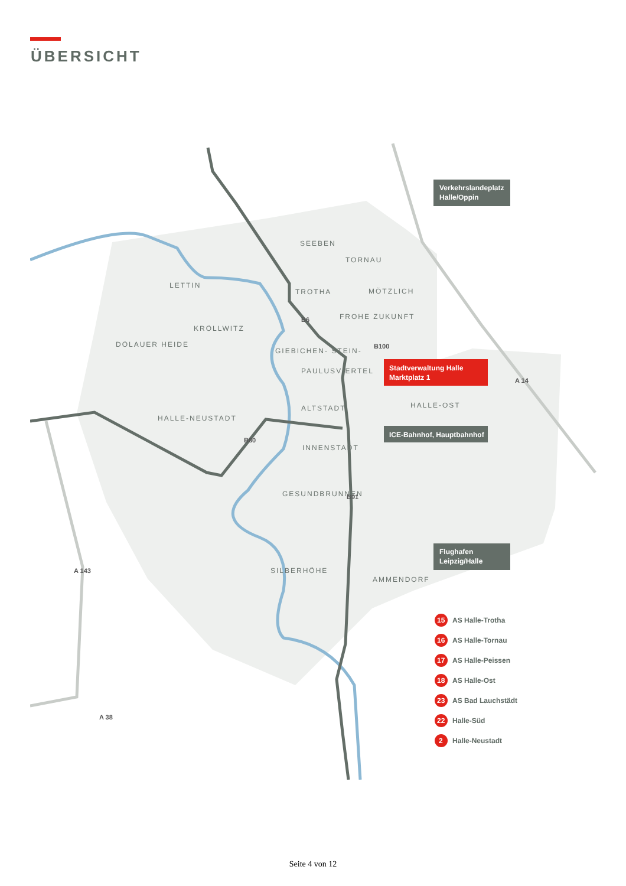ÜBERSICHT
SEEBEN
TORNAU
LETTIN
TROTHA
MÖTZLICH
KRÖLLWITZ
FROHE ZUKUNFT
DÖLAUER HEIDE
GIEBICHEN- STEIN-
PAULUSVIERTEL
HALLE-OST
ALTSTADT
HALLE-NEUSTADT
INNENSTADT
GESUNDBRUNNEN
SILBERHÖHE
AMMENDORF
B6
B100
B80
B91
A 14
A 143
A 38
Verkehrslandeplatz
Halle/Oppin
Stadtverwaltung Halle
Marktplatz 1
ICE-Bahnhof, Hauptbahnhof
Flughafen
Leipzig/Halle
15
AS Halle-Trotha
16
AS Halle-Tornau
17
AS Halle-Peissen
18
AS Halle-Ost
23
AS Bad Lauchstädt
22
Halle-Süd
2
Halle-Neustadt
Seite 4 von 12